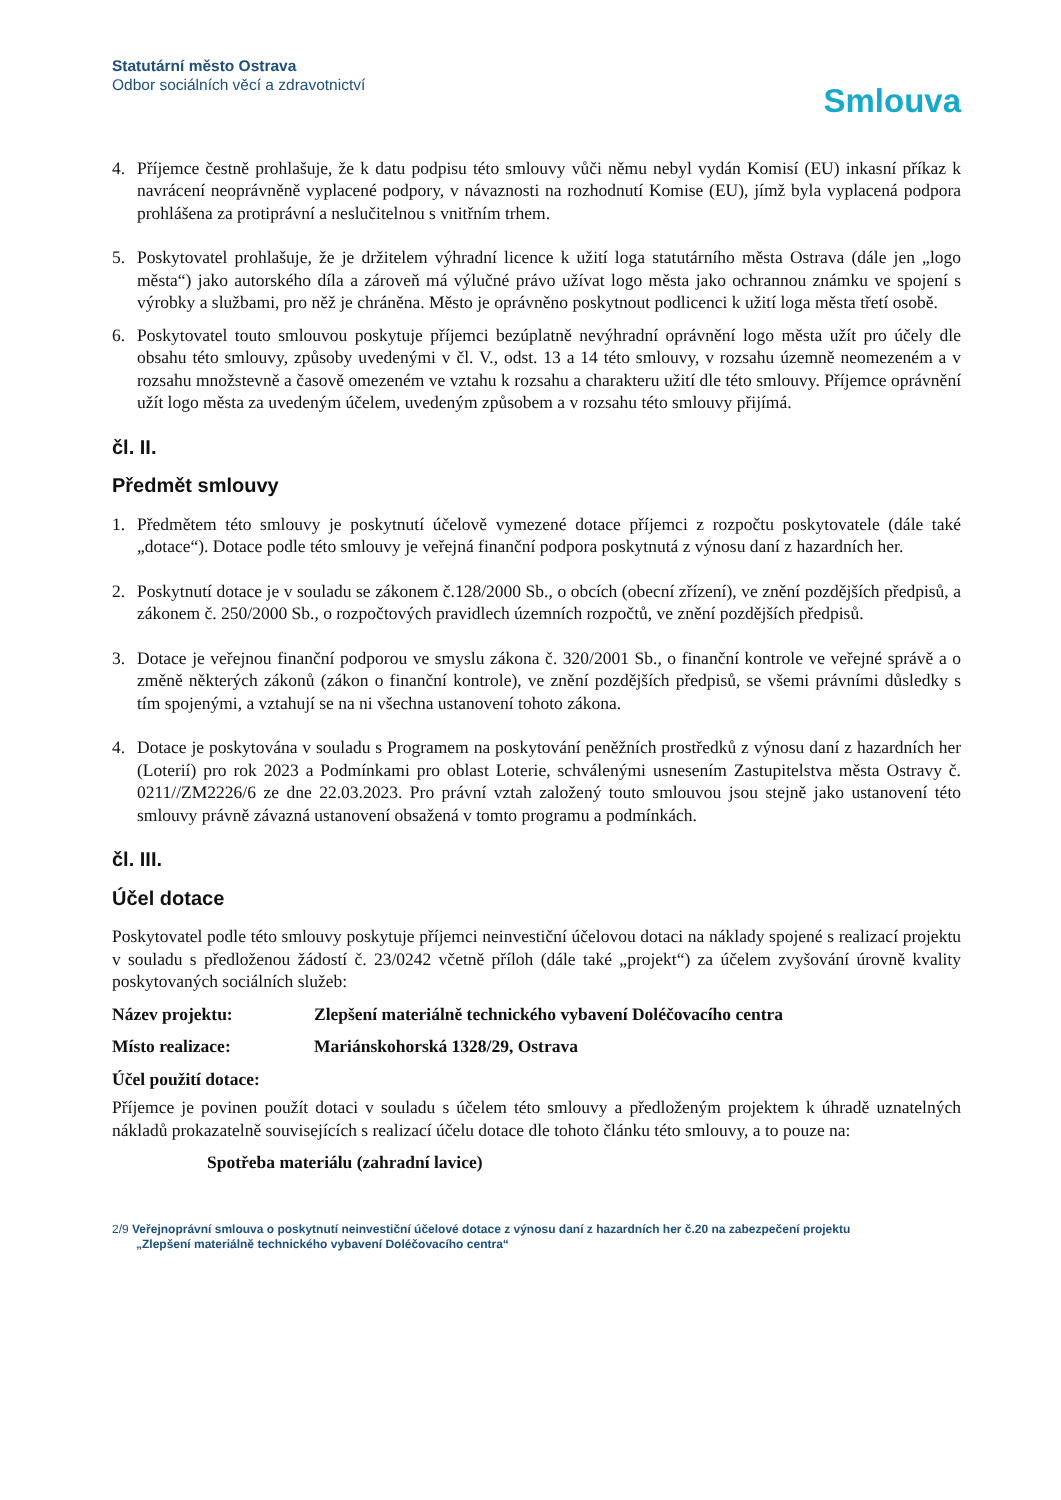Statutární město Ostrava
Odbor sociálních věcí a zdravotnictví
Smlouva
4. Příjemce čestně prohlašuje, že k datu podpisu této smlouvy vůči němu nebyl vydán Komisí (EU) inkasní příkaz k navrácení neoprávněně vyplacené podpory, v návaznosti na rozhodnutí Komise (EU), jímž byla vyplacená podpora prohlášena za protiprávní a neslučitelnou s vnitřním trhem.
5. Poskytovatel prohlašuje, že je držitelem výhradní licence k užití loga statutárního města Ostrava (dále jen „logo města“) jako autorského díla a zároveň má výlučné právo užívat logo města jako ochrannou známku ve spojení s výrobky a službami, pro něž je chráněna. Město je oprávněno poskytnout podlicenci k užití loga města třetí osobě.
6. Poskytovatel touto smlouvou poskytuje příjemci bezúplatně nevýhradní oprávnění logo města užít pro účely dle obsahu této smlouvy, způsoby uvedenými v čl. V., odst. 13 a 14 této smlouvy, v rozsahu územně neomezeném a v rozsahu množstevně a časově omezeném ve vztahu k rozsahu a charakteru užití dle této smlouvy. Příjemce oprávnění užít logo města za uvedeným účelem, uvedeným způsobem a v rozsahu této smlouvy přijímá.
čl. II.
Předmět smlouvy
1. Předmětem této smlouvy je poskytnutí účelově vymezené dotace příjemci z rozpočtu poskytovatele (dále také „dotace“). Dotace podle této smlouvy je veřejná finanční podpora poskytnutá z výnosu daní z hazardních her.
2. Poskytnutí dotace je v souladu se zákonem č.128/2000 Sb., o obcích (obecní zřízení), ve znění pozdějších předpisů, a zákonem č. 250/2000 Sb., o rozpočtových pravidlech územních rozpočtů, ve znění pozdějších předpisů.
3. Dotace je veřejnou finanční podporou ve smyslu zákona č. 320/2001 Sb., o finanční kontrole ve veřejné správě a o změně některých zákonů (zákon o finanční kontrole), ve znění pozdějších předpisů, se všemi právními důsledky s tím spojenými, a vztahují se na ni všechna ustanovení tohoto zákona.
4. Dotace je poskytována v souladu s Programem na poskytování peněžních prostředků z výnosu daní z hazardních her (Loterií) pro rok 2023 a Podmínkami pro oblast Loterie, schválenými usnesením Zastupitelstva města Ostravy č. 0211//ZM2226/6 ze dne 22.03.2023. Pro právní vztah založený touto smlouvou jsou stejně jako ustanovení této smlouvy právně závazná ustanovení obsažená v tomto programu a podmínkách.
čl. III.
Účel dotace
Poskytovatel podle této smlouvy poskytuje příjemci neinvestiční účelovou dotaci na náklady spojené s realizací projektu v souladu s předloženou žádostí č. 23/0242 včetně příloh (dále také „projekt“) za účelem zvyšování úrovně kvality poskytovaných sociálních služeb:
Název projektu: Zlepšení materiálně technického vybavení Doléčovacího centra
Místo realizace: Mariánskohorská 1328/29, Ostrava
Účel použití dotace:
Příjemce je povinen použít dotaci v souladu s účelem této smlouvy a předloženým projektem k úhradě uznatelných nákladů prokazatelně souvisejících s realizací účelu dotace dle tohoto článku této smlouvy, a to pouze na:
Spotřeba materiálu (zahradní lavice)
2/9 Veřejnoprávní smlouva o poskytnutí neinvestiční účelové dotace z výnosu daní z hazardních her č.20 na zabezpečení projektu
„Zlepšení materiálně technického vybavení Doléčovacího centra“